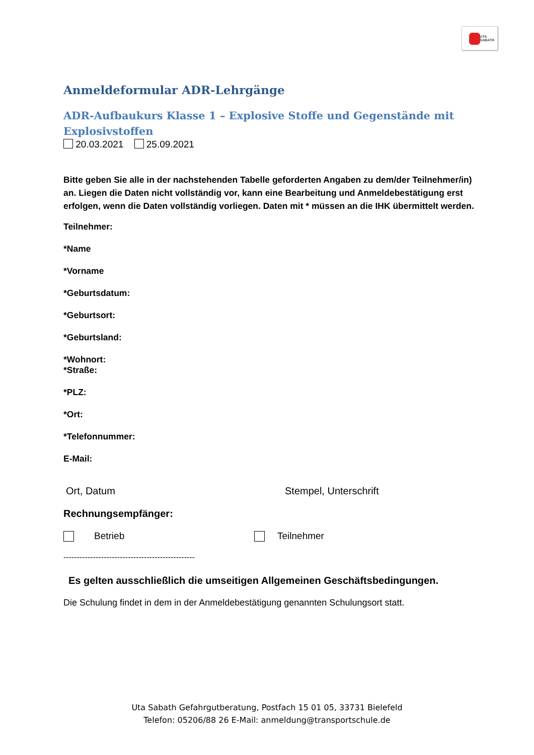UTA
SABATH
Anmeldeformular ADR-Lehrgänge
ADR-Aufbaukurs Klasse 1 – Explosive Stoffe und Gegenstände mit Explosivstoffen
20.03.2021 25.09.2021
Bitte geben Sie alle in der nachstehenden Tabelle geforderten Angaben zu dem/der Teilnehmer/in) an. Liegen die Daten nicht vollständig vor, kann eine Bearbeitung und Anmeldebestätigung erst erfolgen, wenn die Daten vollständig vorliegen. Daten mit * müssen an die IHK übermittelt werden.
Teilnehmer:
*Name
*Vorname
*Geburtsdatum:
*Geburtsort:
*Geburtsland:
*Wohnort:
*Straße:
*PLZ:
*Ort:
*Telefonnummer:
E-Mail:
Ort, Datum Stempel, Unterschrift
Rechnungsempfänger:
Betrieb Teilnehmer
-------------------------------------------------
Es gelten ausschließlich die umseitigen Allgemeinen Geschäftsbedingungen.
Die Schulung findet in dem in der Anmeldebestätigung genannten Schulungsort statt.
Uta Sabath Gefahrgutberatung, Postfach 15 01 05, 33731 Bielefeld
Telefon: 05206/88 26 E-Mail: anmeldung@transportschule.de